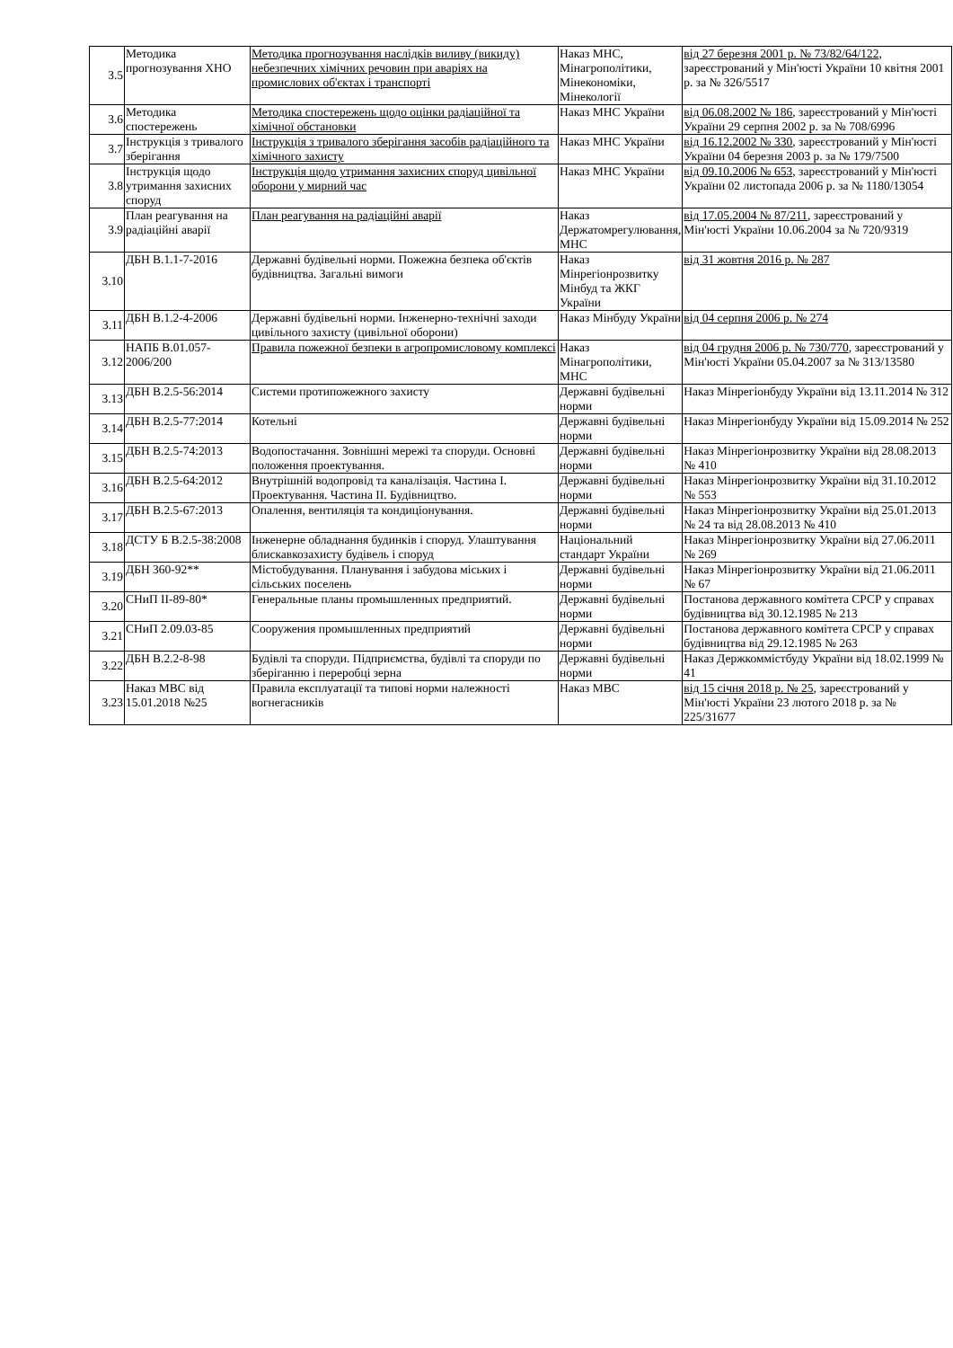| 3.5 | Методика прогнозування ХНО | Методика прогнозування наслідків виливу (викиду) небезпечних хімічних речовин при аваріях на промислових об'єктах і транспорті | Наказ МНС, Мінагрополітики, Мінекономіки, Мінекології | від 27 березня 2001 р. № 73/82/64/122 , зареєстрований у Мін'юсті України 10 квітня 2001 р. за № 326/5517 |
| 3.6 | Методика спостережень | Методика спостережень щодо оцінки радіаційної та хімічної обстановки | Наказ МНС України | від 06.08.2002 № 186 , зареєстрований у Мін'юсті України 29 серпня 2002 р. за № 708/6996 |
| 3.7 | Інструкція з тривалого зберігання | Інструкція з тривалого зберігання засобів радіаційного та хімічного захисту | Наказ МНС України | від 16.12.2002 № 330 , зареєстрований у Мін'юсті України 04 березня 2003 р. за № 179/7500 |
| 3.8 | Інструкція щодо утримання захисних споруд | Інструкція щодо утримання захисних споруд цивільної оборони у мирний час | Наказ МНС України | від 09.10.2006 № 653 , зареєстрований у Мін'юсті України 02 листопада 2006 р. за № 1180/13054 |
| 3.9 | План реагування на радіаційні аварії | План реагування на радіаційні аварії | Наказ Держатомрегулювання, МНС | від 17.05.2004 № 87/211 , зареєстрований у Мін'юсті України 10.06.2004 за № 720/9319 |
| 3.10 | ДБН В.1.1-7-2016 | Державні будівельні норми. Пожежна безпека об'єктів будівництва. Загальні вимоги | Наказ Мінрегіонрозвитку Мінбуд та ЖКГ України | від 31 жовтня 2016 р. № 287 |
| 3.11 | ДБН В.1.2-4-2006 | Державні будівельні норми. Інженерно-технічні заходи цивільного захисту (цивільної оборони) | Наказ Мінбуду України | від 04 серпня 2006 р. № 274 |
| 3.12 | НАПБ В.01.057-2006/200 | Правила пожежної безпеки в агропромисловому комплексі | Наказ Мінагрополітики, МНС | від 04 грудня 2006 р. № 730/770 , зареєстрований у Мін'юсті України 05.04.2007 за № 313/13580 |
| 3.13 | ДБН В.2.5-56:2014 | Системи протипожежного захисту | Державні будівельні норми | Наказ Мінрегіонбуду України від 13.11.2014 № 312 |
| 3.14 | ДБН В.2.5-77:2014 | Котельні | Державні будівельні норми | Наказ Мінрегіонбуду України від 15.09.2014 № 252 |
| 3.15 | ДБН В.2.5-74:2013 | Водопостачання. Зовнішні мережі та споруди. Основні положення проектування. | Державні будівельні норми | Наказ Мінрегіонрозвитку України від 28.08.2013 № 410 |
| 3.16 | ДБН В.2.5-64:2012 | Внутрішній водопровід та каналізація. Частина I. Проектування. Частина II. Будівництво. | Державні будівельні норми | Наказ Мінрегіонрозвитку України від 31.10.2012 № 553 |
| 3.17 | ДБН В.2.5-67:2013 | Опалення, вентиляція та кондиціонування. | Державні будівельні норми | Наказ Мінрегіонрозвитку України від 25.01.2013 № 24 та від 28.08.2013 № 410 |
| 3.18 | ДСТУ Б В.2.5-38:2008 | Інженерне обладнання будинків і споруд. Улаштування блискавкозахисту будівель і споруд | Національний стандарт України | Наказ Мінрегіонрозвитку України від 27.06.2011 № 269 |
| 3.19 | ДБН 360-92** | Містобудування. Планування і забудова міських і сільських поселень | Державні будівельні норми | Наказ Мінрегіонрозвитку України від 21.06.2011 № 67 |
| 3.20 | СНиП II-89-80* | Генеральные планы промышленных предприятий. | Державні будівельні норми | Постанова державного комітета СРСР у справах будівництва від 30.12.1985 № 213 |
| 3.21 | СНиП 2.09.03-85 | Сооружения промышленных предприятий | Державні будівельні норми | Постанова державного комітета СРСР у справах будівництва від 29.12.1985 № 263 |
| 3.22 | ДБН В.2.2-8-98 | Будівлі та споруди. Підприємства, будівлі та споруди по зберіганню і переробці зерна | Державні будівельні норми | Наказ Держкоммістбуду України від 18.02.1999 № 41 |
| 3.23 | Наказ МВС від 15.01.2018 №25 | Правила експлуатації та типові норми належності вогнегасників | Наказ МВС | від 15 січня 2018 р. № 25 , зареєстрований у Мін'юсті України 23 лютого 2018 р. за № 225/31677 |